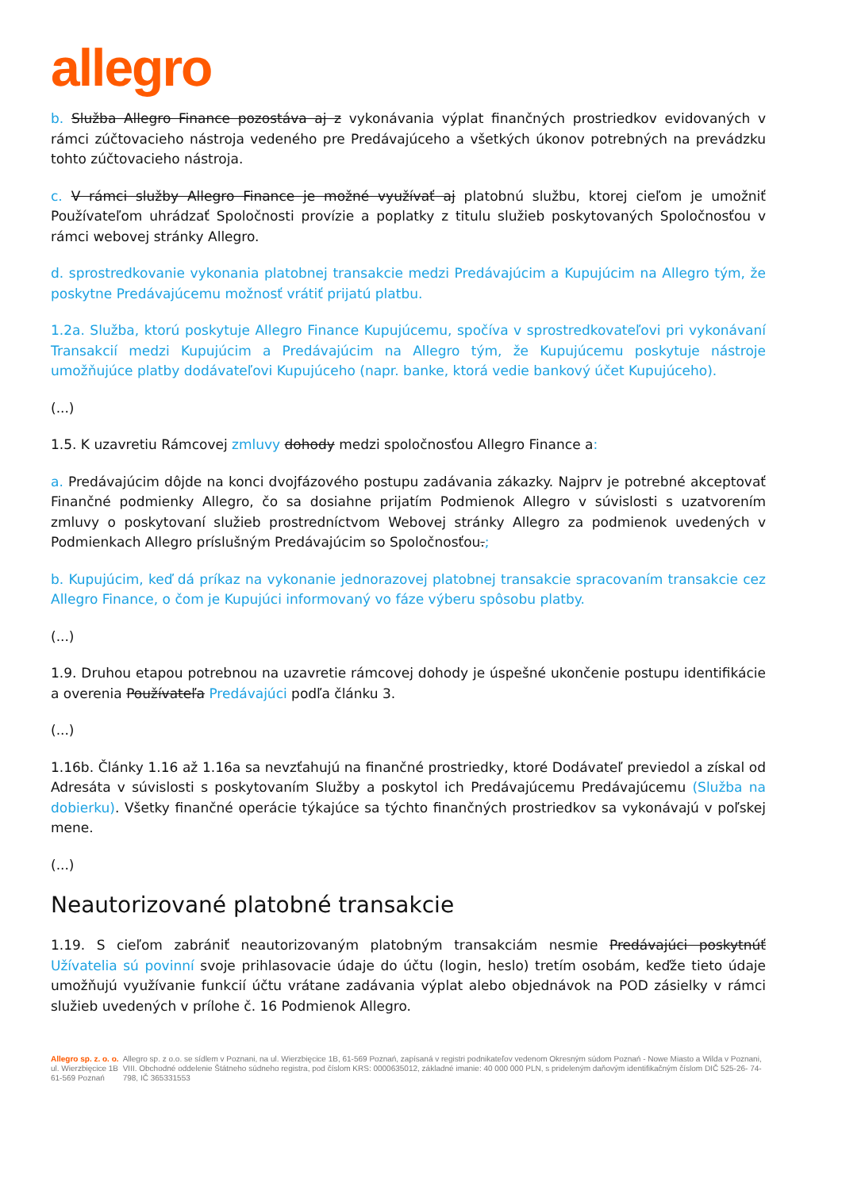allegro
b. Služba Allegro Finance pozostáva aj z vykonávania výplat finančných prostriedkov evidovaných v rámci zúčtovacieho nástroja vedeného pre Predávajúceho a všetkých úkonov potrebných na prevádzku tohto zúčtovacieho nástroja.
c. V rámci služby Allegro Finance je možné využívať aj platobnú službu, ktorej cieľom je umožniť Používateľom uhrádzať Spoločnosti provízie a poplatky z titulu služieb poskytovaných Spoločnosťou v rámci webovej stránky Allegro.
d. sprostredkovanie vykonania platobnej transakcie medzi Predávajúcim a Kupujúcim na Allegro tým, že poskytne Predávajúcemu možnosť vrátiť prijatú platbu.
1.2a. Služba, ktorú poskytuje Allegro Finance Kupujúcemu, spočíva v sprostredkovateľovi pri vykonávaní Transakcií medzi Kupujúcim a Predávajúcim na Allegro tým, že Kupujúcemu poskytuje nástroje umožňujúce platby dodávateľovi Kupujúceho (napr. banke, ktorá vedie bankový účet Kupujúceho).
(...)
1.5. K uzavretiu Rámcovej zmluvy dohody medzi spoločnosťou Allegro Finance a:
a. Predávajúcim dôjde na konci dvojfázového postupu zadávania zákazky. Najprv je potrebné akceptovať Finančné podmienky Allegro, čo sa dosiahne prijatím Podmienok Allegro v súvislosti s uzatvorením zmluvy o poskytovaní služieb prostredníctvom Webovej stránky Allegro za podmienok uvedených v Podmienkach Allegro príslušným Predávajúcim so Spoločnosťou.;
b. Kupujúcim, keď dá príkaz na vykonanie jednorazovej platobnej transakcie spracovaním transakcie cez Allegro Finance, o čom je Kupujúci informovaný vo fáze výberu spôsobu platby.
(...)
1.9. Druhou etapou potrebnou na uzavretie rámcovej dohody je úspešné ukončenie postupu identifikácie a overenia Používateľa Predávajúci podľa článku 3.
(...)
1.16b. Články 1.16 až 1.16a sa nevzťahujú na finančné prostriedky, ktoré Dodávateľ previedol a získal od Adresáta v súvislosti s poskytovaním Služby a poskytol ich Predávajúcemu Predávajúcemu (Služba na dobierku). Všetky finančné operácie týkajúce sa týchto finančných prostriedkov sa vykonávajú v poľskej mene.
(...)
Neautorizované platobné transakcie
1.19. S cieľom zabrániť neautorizovaným platobným transakciám nesmie Predávajúci poskytnúť Užívatelia sú povinní svoje prihlasovacie údaje do účtu (login, heslo) tretím osobám, keďže tieto údaje umožňujú využívanie funkcií účtu vrátane zadávania výplat alebo objednávok na POD zásielky v rámci služieb uvedených v prílohe č. 16 Podmienok Allegro.
Allegro sp. z. o. o.
ul. Wierzbięcice 1B
61-569 Poznań
Allegro sp. z o.o. se sídlem v Poznani, na ul. Wierzbięcice 1B, 61-569 Poznań, zapísaná v registri podnikateľov vedenom Okresným súdom Poznań - Nowe Miasto a Wilda v Poznani, VIII. Obchodné oddelenie Štátneho súdneho registra, pod číslom KRS: 0000635012, základné imanie: 40 000 000 PLN, s prideleným daňovým identifikačným číslom DIČ 525-26- 74-798, IČ 365331553